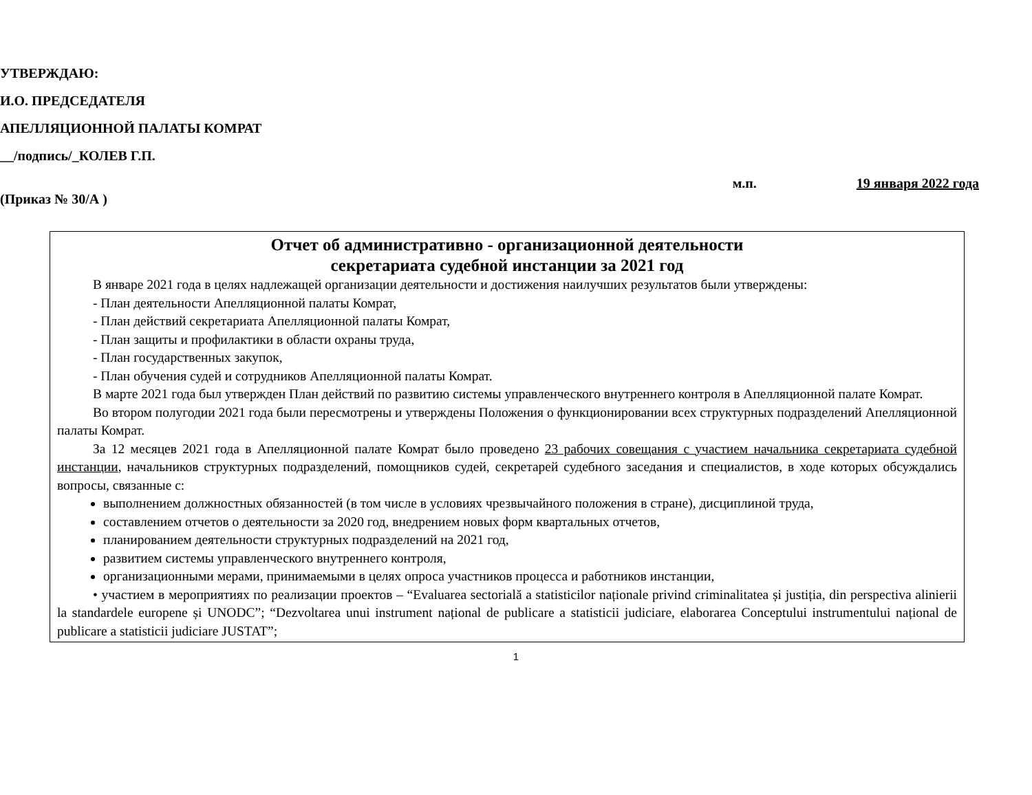УТВЕРЖДАЮ:
И.О. ПРЕДСЕДАТЕЛЯ
АПЕЛЛЯЦИОННОЙ ПАЛАТЫ КОМРАТ
__/подпись/_КОЛЕВ Г.П.
м.п. 19 января 2022 года
(Приказ № 30/А )
Отчет об административно - организационной деятельности
секретариата судебной инстанции за 2021 год
В январе 2021 года в целях надлежащей организации деятельности и достижения наилучших результатов были утверждены:
- План деятельности Апелляционной палаты Комрат,
- План действий секретариата Апелляционной палаты Комрат,
- План защиты и профилактики в области охраны труда,
- План государственных закупок,
- План обучения судей и сотрудников Апелляционной палаты Комрат.
В марте 2021 года был утвержден План действий по развитию системы управленческого внутреннего контроля в Апелляционной палате Комрат.
Во втором полугодии 2021 года были пересмотрены и утверждены Положения о функционировании всех структурных подразделений Апелляционной палаты Комрат.
За 12 месяцев 2021 года в Апелляционной палате Комрат было проведено 23 рабочих совещания с участием начальника секретариата судебной инстанции, начальников структурных подразделений, помощников судей, секретарей судебного заседания и специалистов, в ходе которых обсуждались вопросы, связанные с:
выполнением должностных обязанностей (в том числе в условиях чрезвычайного положения в стране), дисциплиной труда,
составлением отчетов о деятельности за 2020 год, внедрением новых форм квартальных отчетов,
планированием деятельности структурных подразделений на 2021 год,
развитием системы управленческого внутреннего контроля,
организационными мерами, принимаемыми в целях опроса участников процесса и работников инстанции,
• участием в мероприятиях по реализации проектов – “Evaluarea sectorială a statisticilor naționale privind criminalitatea și justiția, din perspectiva alinierii la standardele europene și UNODC”; “Dezvoltarea unui instrument național de publicare a statisticii judiciare, elaborarea Conceptului instrumentului național de publicare a statisticii judiciare JUSTAT”;
1